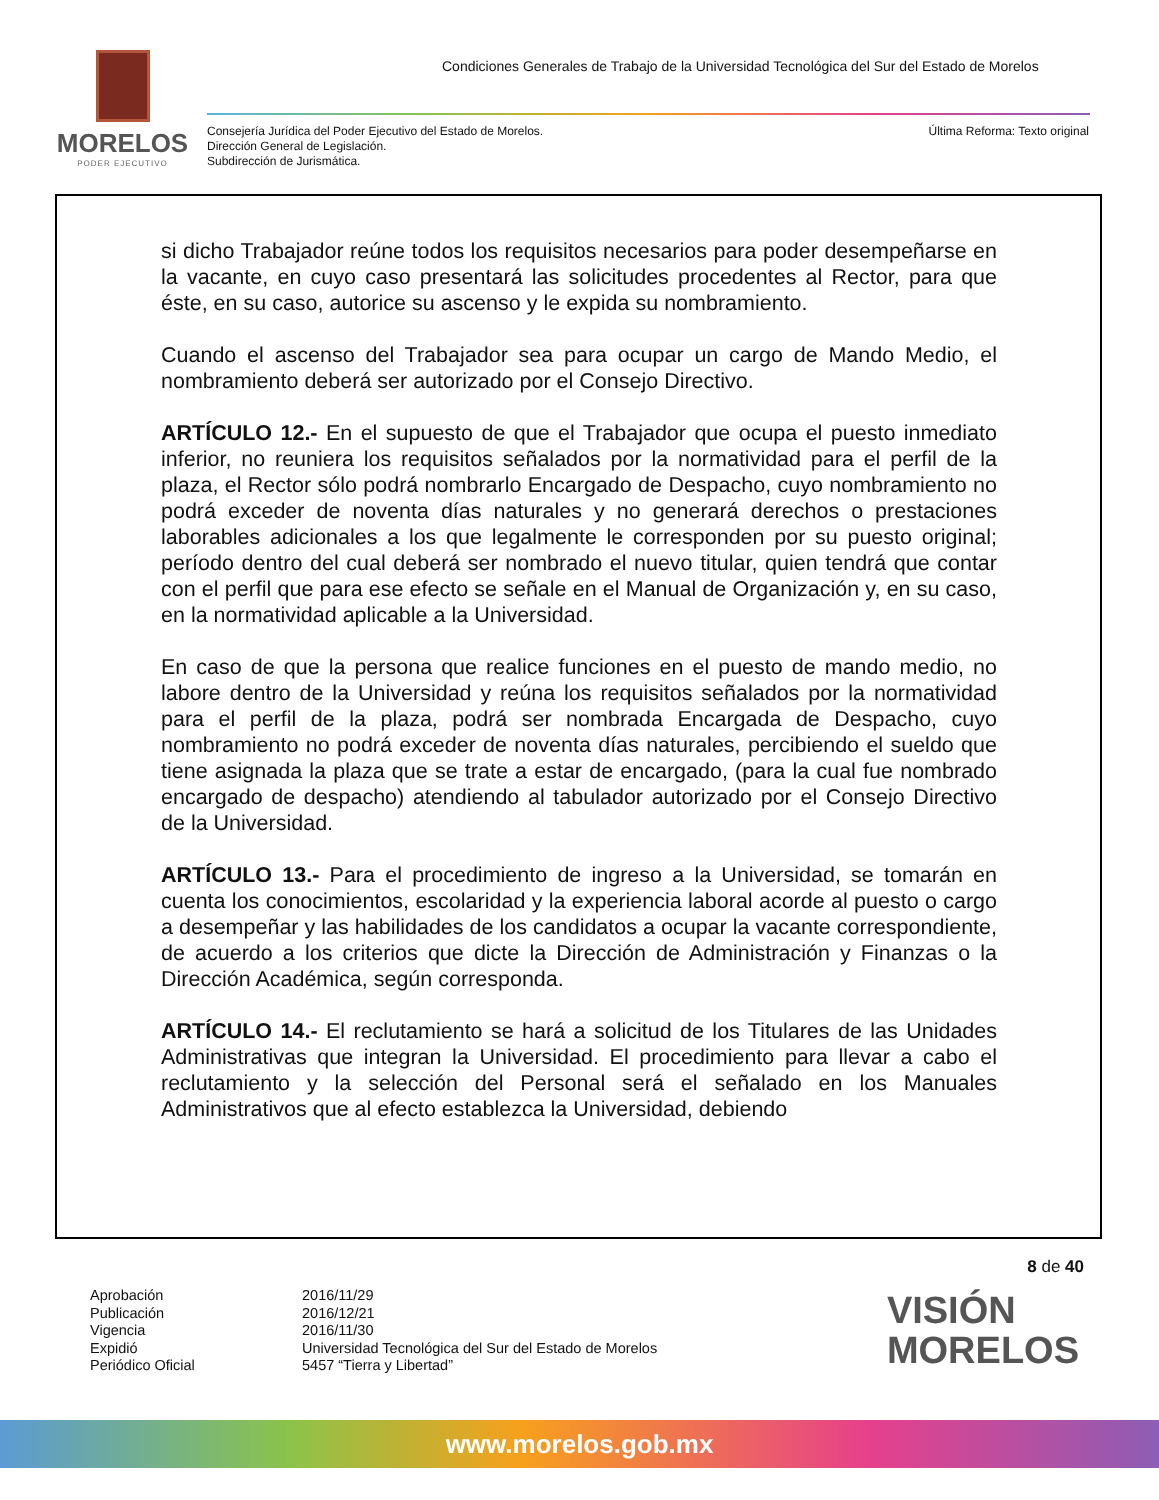MORELOS
PODER EJECUTIVO
Condiciones Generales de Trabajo de la Universidad Tecnológica del Sur del Estado de Morelos
Consejería Jurídica del Poder Ejecutivo del Estado de Morelos.
Dirección General de Legislación.
Subdirección de Jurismática.
Última Reforma: Texto original
si dicho Trabajador reúne todos los requisitos necesarios para poder desempeñarse en la vacante, en cuyo caso presentará las solicitudes procedentes al Rector, para que éste, en su caso, autorice su ascenso y le expida su nombramiento.
Cuando el ascenso del Trabajador sea para ocupar un cargo de Mando Medio, el nombramiento deberá ser autorizado por el Consejo Directivo.
ARTÍCULO 12.- En el supuesto de que el Trabajador que ocupa el puesto inmediato inferior, no reuniera los requisitos señalados por la normatividad para el perfil de la plaza, el Rector sólo podrá nombrarlo Encargado de Despacho, cuyo nombramiento no podrá exceder de noventa días naturales y no generará derechos o prestaciones laborables adicionales a los que legalmente le corresponden por su puesto original; período dentro del cual deberá ser nombrado el nuevo titular, quien tendrá que contar con el perfil que para ese efecto se señale en el Manual de Organización y, en su caso, en la normatividad aplicable a la Universidad.
En caso de que la persona que realice funciones en el puesto de mando medio, no labore dentro de la Universidad y reúna los requisitos señalados por la normatividad para el perfil de la plaza, podrá ser nombrada Encargada de Despacho, cuyo nombramiento no podrá exceder de noventa días naturales, percibiendo el sueldo que tiene asignada la plaza que se trate a estar de encargado, (para la cual fue nombrado encargado de despacho) atendiendo al tabulador autorizado por el Consejo Directivo de la Universidad.
ARTÍCULO 13.- Para el procedimiento de ingreso a la Universidad, se tomarán en cuenta los conocimientos, escolaridad y la experiencia laboral acorde al puesto o cargo a desempeñar y las habilidades de los candidatos a ocupar la vacante correspondiente, de acuerdo a los criterios que dicte la Dirección de Administración y Finanzas o la Dirección Académica, según corresponda.
ARTÍCULO 14.- El reclutamiento se hará a solicitud de los Titulares de las Unidades Administrativas que integran la Universidad. El procedimiento para llevar a cabo el reclutamiento y la selección del Personal será el señalado en los Manuales Administrativos que al efecto establezca la Universidad, debiendo
8 de 40
Aprobación
Publicación
Vigencia
Expidió
Periódico Oficial
2016/11/29
2016/12/21
2016/11/30
Universidad Tecnológica del Sur del Estado de Morelos
5457 “Tierra y Libertad”
VISIÓN
MORELOS
www.morelos.gob.mx